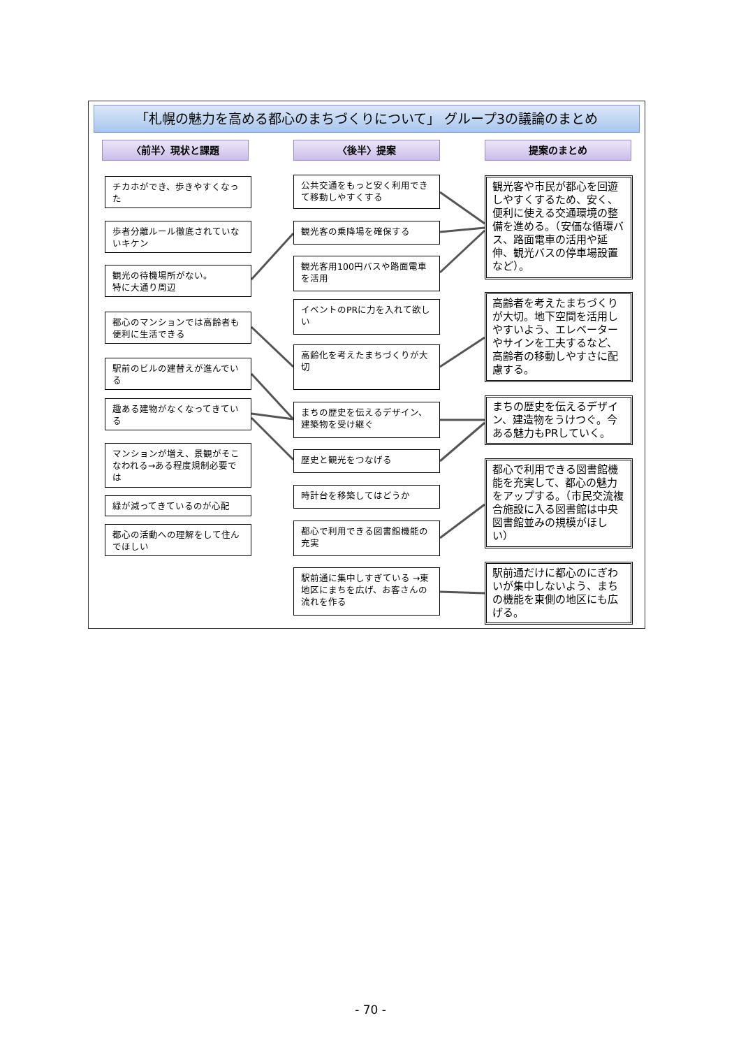「札幌の魅力を高める都心のまちづくりについて」 グループ3の議論のまとめ
〈前半〉現状と課題 〈後半〉提案 提案のまとめ
チカホができ、歩きやすくなった
歩者分離ルール徹底されていないキケン
観光の待機場所がない。
特に大通り周辺
都心のマンションでは高齢者も便利に生活できる
駅前のビルの建替えが進んでいる
趣ある建物がなくなってきている
マンションが増え、景観がそこなわれる→ある程度規制必要では
緑が減ってきているのが心配
都心の活動への理解をして住んでほしい
公共交通をもっと安く利用できて移動しやすくする
観光客の乗降場を確保する
観光客用100円バスや路面電車を活用
イベントのPRに力を入れて欲しい
高齢化を考えたまちづくりが大切
まちの歴史を伝えるデザイン、建築物を受け継ぐ
歴史と観光をつなげる
時計台を移築してはどうか
都心で利用できる図書館機能の充実
駅前通に集中しすぎている →東地区にまちを広げ、お客さんの流れを作る
観光客や市民が都心を回遊しやすくするため、安く、便利に使える交通環境の整備を進める。（安価な循環バス、路面電車の活用や延伸、観光バスの停車場設置など）。
高齢者を考えたまちづくりが大切。地下空間を活用しやすいよう、エレベーターやサインを工夫するなど、高齢者の移動しやすさに配慮する。
まちの歴史を伝えるデザイン、建造物をうけつぐ。今ある魅力もPRしていく。
都心で利用できる図書館機能を充実して、都心の魅力をアップする。（市民交流複合施設に入る図書館は中央図書館並みの規模がほしい）
駅前通だけに都心のにぎわいが集中しないよう、まちの機能を東側の地区にも広げる。
- 70 -